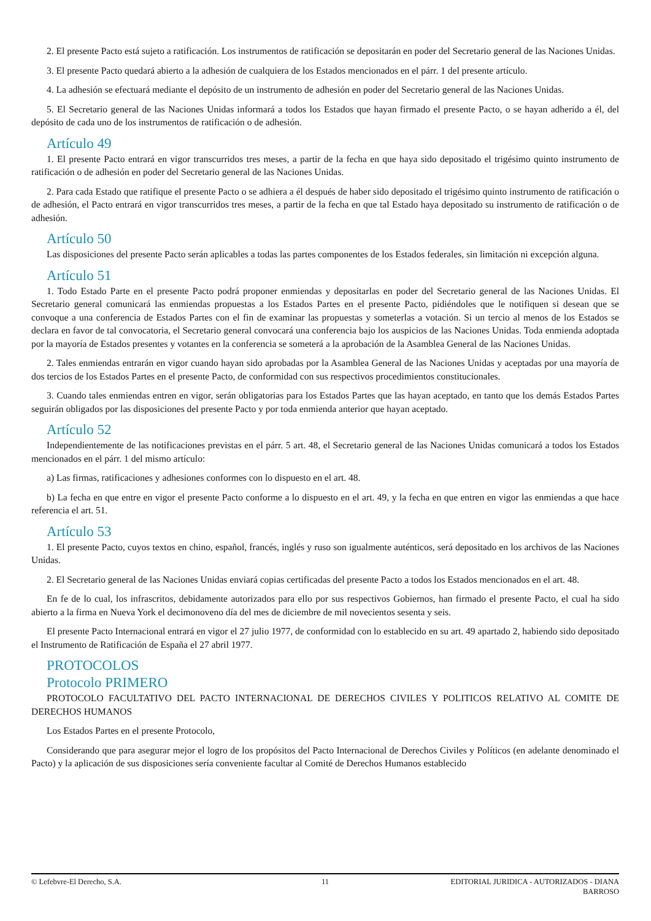2. El presente Pacto está sujeto a ratificación. Los instrumentos de ratificación se depositarán en poder del Secretario general de las Naciones Unidas.
3. El presente Pacto quedará abierto a la adhesión de cualquiera de los Estados mencionados en el párr. 1 del presente artículo.
4. La adhesión se efectuará mediante el depósito de un instrumento de adhesión en poder del Secretario general de las Naciones Unidas.
5. El Secretario general de las Naciones Unidas informará a todos los Estados que hayan firmado el presente Pacto, o se hayan adherido a él, del depósito de cada uno de los instrumentos de ratificación o de adhesión.
Artículo 49
1. El presente Pacto entrará en vigor transcurridos tres meses, a partir de la fecha en que haya sido depositado el trigésimo quinto instrumento de ratificación o de adhesión en poder del Secretario general de las Naciones Unidas.
2. Para cada Estado que ratifique el presente Pacto o se adhiera a él después de haber sido depositado el trigésimo quinto instrumento de ratificación o de adhesión, el Pacto entrará en vigor transcurridos tres meses, a partir de la fecha en que tal Estado haya depositado su instrumento de ratificación o de adhesión.
Artículo 50
Las disposiciones del presente Pacto serán aplicables a todas las partes componentes de los Estados federales, sin limitación ni excepción alguna.
Artículo 51
1. Todo Estado Parte en el presente Pacto podrá proponer enmiendas y depositarlas en poder del Secretario general de las Naciones Unidas. El Secretario general comunicará las enmiendas propuestas a los Estados Partes en el presente Pacto, pidiéndoles que le notifiquen si desean que se convoque a una conferencia de Estados Partes con el fin de examinar las propuestas y someterlas a votación. Si un tercio al menos de los Estados se declara en favor de tal convocatoria, el Secretario general convocará una conferencia bajo los auspicios de las Naciones Unidas. Toda enmienda adoptada por la mayoría de Estados presentes y votantes en la conferencia se someterá a la aprobación de la Asamblea General de las Naciones Unidas.
2. Tales enmiendas entrarán en vigor cuando hayan sido aprobadas por la Asamblea General de las Naciones Unidas y aceptadas por una mayoría de dos tercios de los Estados Partes en el presente Pacto, de conformidad con sus respectivos procedimientos constitucionales.
3. Cuando tales enmiendas entren en vigor, serán obligatorias para los Estados Partes que las hayan aceptado, en tanto que los demás Estados Partes seguirán obligados por las disposiciones del presente Pacto y por toda enmienda anterior que hayan aceptado.
Artículo 52
Independientemente de las notificaciones previstas en el párr. 5 art. 48, el Secretario general de las Naciones Unidas comunicará a todos los Estados mencionados en el párr. 1 del mismo artículo:
a) Las firmas, ratificaciones y adhesiones conformes con lo dispuesto en el art. 48.
b) La fecha en que entre en vigor el presente Pacto conforme a lo dispuesto en el art. 49, y la fecha en que entren en vigor las enmiendas a que hace referencia el art. 51.
Artículo 53
1. El presente Pacto, cuyos textos en chino, español, francés, inglés y ruso son igualmente auténticos, será depositado en los archivos de las Naciones Unidas.
2. El Secretario general de las Naciones Unidas enviará copias certificadas del presente Pacto a todos los Estados mencionados en el art. 48.
En fe de lo cual, los infrascritos, debidamente autorizados para ello por sus respectivos Gobiernos, han firmado el presente Pacto, el cual ha sido abierto a la firma en Nueva York el decimonoveno día del mes de diciembre de mil novecientos sesenta y seis.
El presente Pacto Internacional entrará en vigor el 27 julio 1977, de conformidad con lo establecido en su art. 49 apartado 2, habiendo sido depositado el Instrumento de Ratificación de España el 27 abril 1977.
PROTOCOLOS
Protocolo PRIMERO
PROTOCOLO FACULTATIVO DEL PACTO INTERNACIONAL DE DERECHOS CIVILES Y POLITICOS RELATIVO AL COMITE DE DERECHOS HUMANOS
Los Estados Partes en el presente Protocolo,
Considerando que para asegurar mejor el logro de los propósitos del Pacto Internacional de Derechos Civiles y Políticos (en adelante denominado el Pacto) y la aplicación de sus disposiciones sería conveniente facultar al Comité de Derechos Humanos establecido
© Lefebvre-El Derecho, S.A. 11 EDITORIAL JURIDICA - AUTORIZADOS - DIANA BARROSO